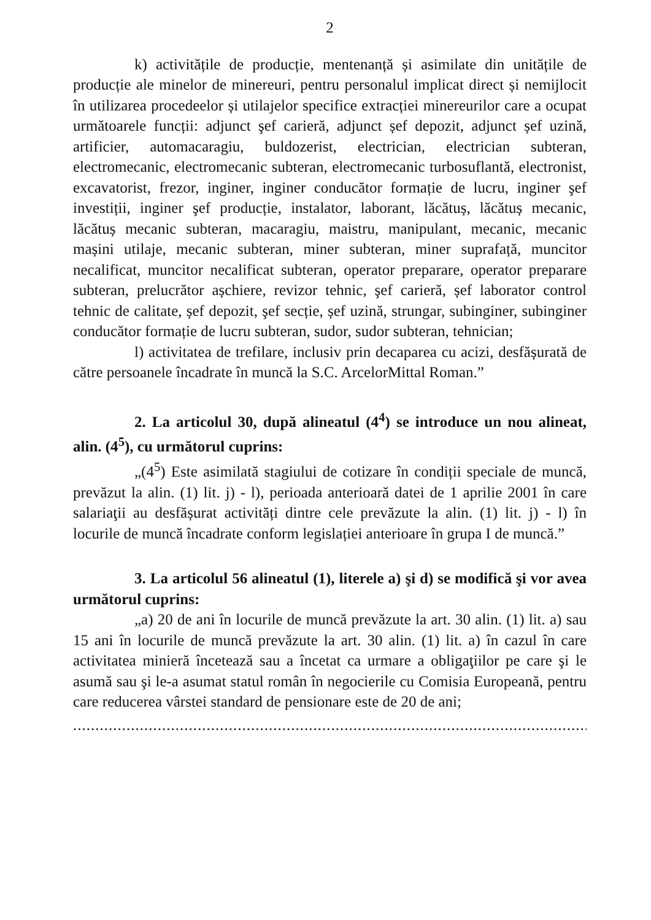2
k) activitățile de producție, mentenanță și asimilate din unitățile de producție ale minelor de minereuri, pentru personalul implicat direct și nemijlocit în utilizarea procedeelor și utilajelor specifice extracției minereurilor care a ocupat următoarele funcții: adjunct şef carieră, adjunct șef depozit, adjunct șef uzină, artificier, automacaragiu, buldozerist, electrician, electrician subteran, electromecanic, electromecanic subteran, electromecanic turbosuflantă, electronist, excavatorist, frezor, inginer, inginer conducător formație de lucru, inginer şef investiții, inginer şef producție, instalator, laborant, lăcătuș, lăcătuș mecanic, lăcătuș mecanic subteran, macaragiu, maistru, manipulant, mecanic, mecanic mașini utilaje, mecanic subteran, miner subteran, miner suprafață, muncitor necalificat, muncitor necalificat subteran, operator preparare, operator preparare subteran, prelucrător așchiere, revizor tehnic, şef carieră, șef laborator control tehnic de calitate, șef depozit, şef secție, șef uzină, strungar, subinginer, subinginer conducător formație de lucru subteran, sudor, sudor subteran, tehnician;
l) activitatea de trefilare, inclusiv prin decaparea cu acizi, desfășurată de către persoanele încadrate în muncă la S.C. ArcelorMittal Roman.”
2. La articolul 30, după alineatul (4<sup>4</sup>) se introduce un nou alineat, alin. (4<sup>5</sup>), cu următorul cuprins:
„(4<sup>5</sup>) Este asimilată stagiului de cotizare în condiții speciale de muncă, prevăzut la alin. (1) lit. j) - l), perioada anterioară datei de 1 aprilie 2001 în care salariaţii au desfășurat activități dintre cele prevăzute la alin. (1) lit. j) - l) în locurile de muncă încadrate conform legislației anterioare în grupa I de muncă.”
3. La articolul 56 alineatul (1), literele a) şi d) se modifică şi vor avea următorul cuprins:
„a) 20 de ani în locurile de muncă prevăzute la art. 30 alin. (1) lit. a) sau 15 ani în locurile de muncă prevăzute la art. 30 alin. (1) lit. a) în cazul în care activitatea minieră încetează sau a încetat ca urmare a obligaţiilor pe care şi le asumă sau şi le-a asumat statul român în negocierile cu Comisia Europeană, pentru care reducerea vârstei standard de pensionare este de 20 de ani;
...........................................................................................................................